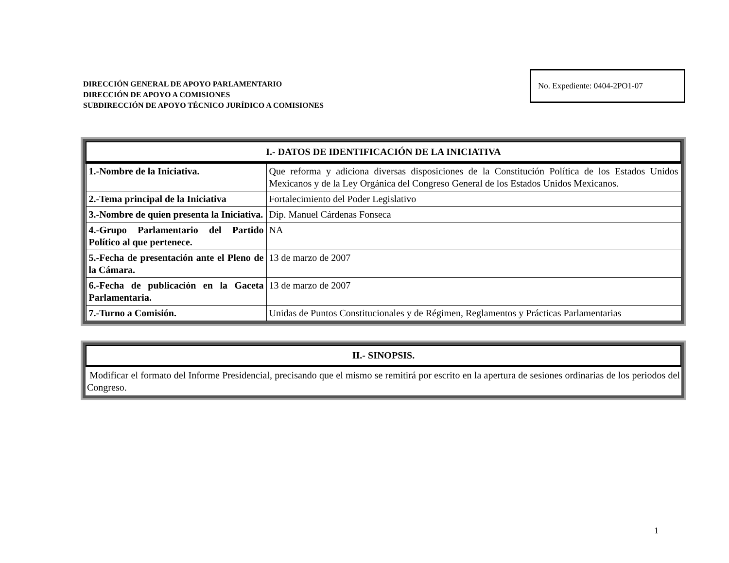DIRECCIÓN GENERAL DE APOYO PARLAMENTARIO
DIRECCIÓN DE APOYO A COMISIONES
SUBDIRECCIÓN DE APOYO TÉCNICO JURÍDICO A COMISIONES
No. Expediente: 0404-2PO1-07
| I.- DATOS DE IDENTIFICACIÓN DE LA INICIATIVA | |
| --- | --- |
| 1.-Nombre de la Iniciativa. | Que reforma y adiciona diversas disposiciones de la Constitución Política de los Estados Unidos Mexicanos y de la Ley Orgánica del Congreso General de los Estados Unidos Mexicanos. |
| 2.-Tema principal de la Iniciativa | Fortalecimiento del Poder Legislativo |
| 3.-Nombre de quien presenta la Iniciativa. | Dip. Manuel Cárdenas Fonseca |
| 4.-Grupo Parlamentario del Partido Político al que pertenece. | NA |
| 5.-Fecha de presentación ante el Pleno de la Cámara. | 13 de marzo de 2007 |
| 6.-Fecha de publicación en la Gaceta Parlamentaria. | 13 de marzo de 2007 |
| 7.-Turno a Comisión. | Unidas de Puntos Constitucionales y de Régimen, Reglamentos y Prácticas Parlamentarias |
| II.- SINOPSIS. |
| --- |
Modificar el formato del Informe Presidencial, precisando que el mismo se remitirá por escrito en la apertura de sesiones ordinarias de los periodos del Congreso.
1